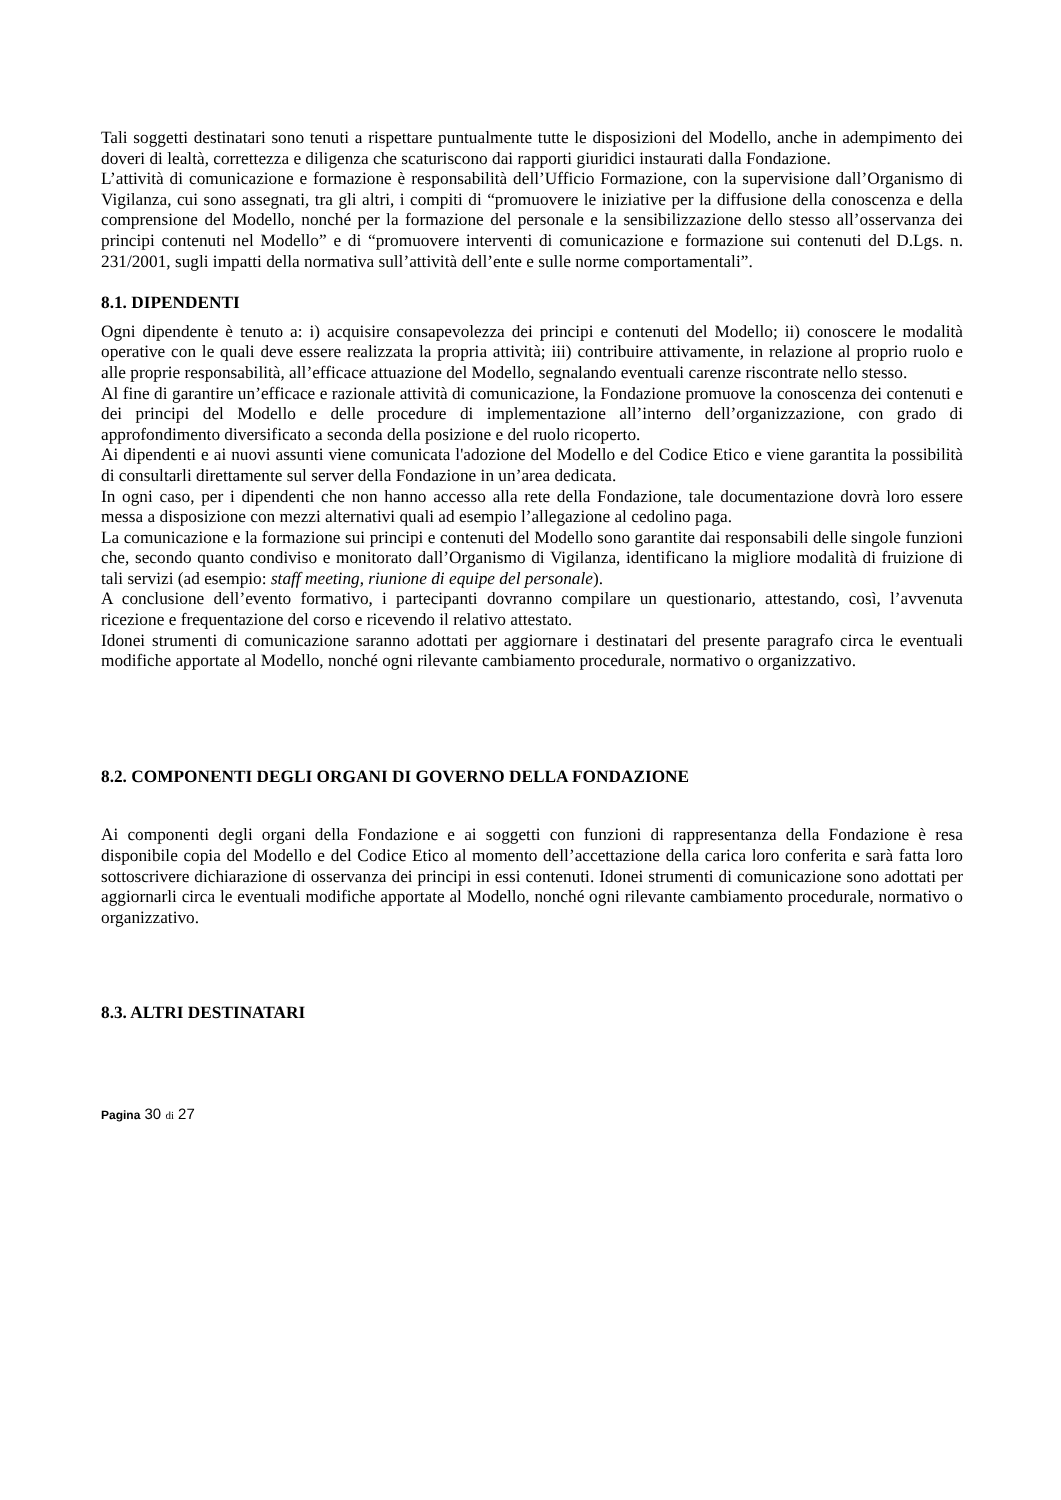Tali soggetti destinatari sono tenuti a rispettare puntualmente tutte le disposizioni del Modello, anche in adempimento dei doveri di lealtà, correttezza e diligenza che scaturiscono dai rapporti giuridici instaurati dalla Fondazione.
L’attività di comunicazione e formazione è responsabilità dell’Ufficio Formazione, con la supervisione dall’Organismo di Vigilanza, cui sono assegnati, tra gli altri, i compiti di “promuovere le iniziative per la diffusione della conoscenza e della comprensione del Modello, nonché per la formazione del personale e la sensibilizzazione dello stesso all’osservanza dei principi contenuti nel Modello” e di “promuovere interventi di comunicazione e formazione sui contenuti del D.Lgs. n. 231/2001, sugli impatti della normativa sull’attività dell’ente e sulle norme comportamentali”.
8.1. DIPENDENTI
Ogni dipendente è tenuto a: i) acquisire consapevolezza dei principi e contenuti del Modello; ii) conoscere le modalità operative con le quali deve essere realizzata la propria attività; iii) contribuire attivamente, in relazione al proprio ruolo e alle proprie responsabilità, all’efficace attuazione del Modello, segnalando eventuali carenze riscontrate nello stesso.
Al fine di garantire un’efficace e razionale attività di comunicazione, la Fondazione promuove la conoscenza dei contenuti e dei principi del Modello e delle procedure di implementazione all’interno dell’organizzazione, con grado di approfondimento diversificato a seconda della posizione e del ruolo ricoperto.
Ai dipendenti e ai nuovi assunti viene comunicata l'adozione del Modello e del Codice Etico e viene garantita la possibilità di consultarli direttamente sul server della Fondazione in un’area dedicata.
In ogni caso, per i dipendenti che non hanno accesso alla rete della Fondazione, tale documentazione dovrà loro essere messa a disposizione con mezzi alternativi quali ad esempio l’allegazione al cedolino paga.
La comunicazione e la formazione sui principi e contenuti del Modello sono garantite dai responsabili delle singole funzioni che, secondo quanto condiviso e monitorato dall’Organismo di Vigilanza, identificano la migliore modalità di fruizione di tali servizi (ad esempio: staff meeting, riunione di equipe del personale).
A conclusione dell’evento formativo, i partecipanti dovranno compilare un questionario, attestando, così, l’avvenuta ricezione e frequentazione del corso e ricevendo il relativo attestato.
Idonei strumenti di comunicazione saranno adottati per aggiornare i destinatari del presente paragrafo circa le eventuali modifiche apportate al Modello, nonché ogni rilevante cambiamento procedurale, normativo o organizzativo.
8.2. COMPONENTI DEGLI ORGANI DI GOVERNO DELLA FONDAZIONE
Ai componenti degli organi della Fondazione e ai soggetti con funzioni di rappresentanza della Fondazione è resa disponibile copia del Modello e del Codice Etico al momento dell’accettazione della carica loro conferita e sarà fatta loro sottoscrivere dichiarazione di osservanza dei principi in essi contenuti. Idonei strumenti di comunicazione sono adottati per aggiornarli circa le eventuali modifiche apportate al Modello, nonché ogni rilevante cambiamento procedurale, normativo o organizzativo.
8.3. ALTRI DESTINATARI
Pagina 30 di 27